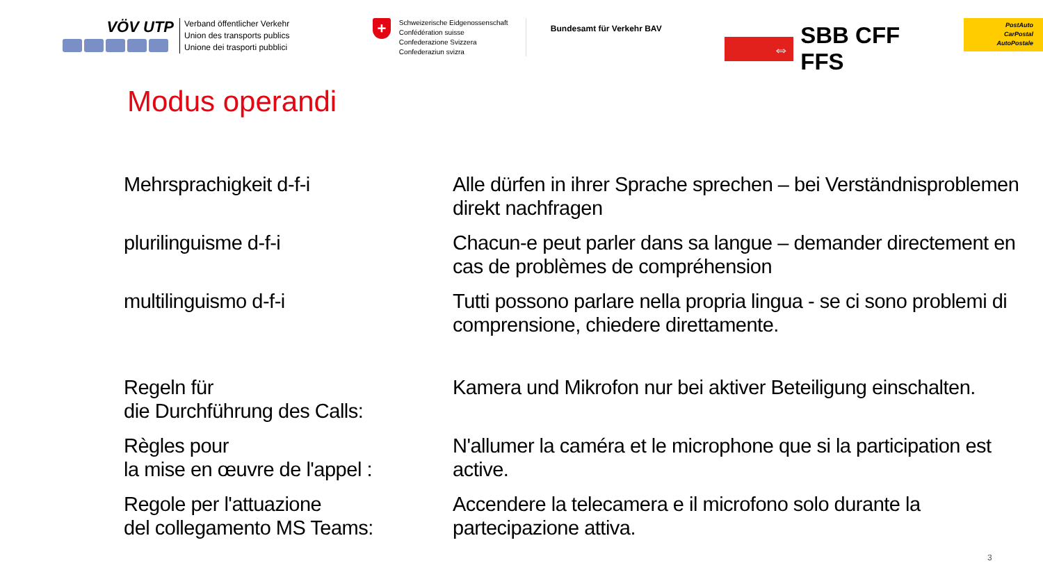VÖV UTP
Verband öffentlicher Verkehr
Union des transports publics
Unione dei trasporti pubblici
+
Schweizerische Eidgenossenschaft
Confédération suisse
Confederazione Svizzera
Confederaziun svizra
Bundesamt für Verkehr BAV
⇔
SBB CFF FFS
PostAuto
CarPostal
AutoPostale
Modus operandi
| Mehrsprachigkeit d-f-i | Alle dürfen in ihrer Sprache sprechen – bei Verständnisproblemen direkt nachfragen |
| plurilinguisme d-f-i | Chacun-e peut parler dans sa langue – demander directement en cas de problèmes de compréhension |
| multilinguismo d-f-i | Tutti possono parlare nella propria lingua - se ci sono problemi di comprensione, chiedere direttamente. |
| Regeln für die Durchführung des Calls: | Kamera und Mikrofon nur bei aktiver Beteiligung einschalten. |
| Règles pour la mise en œuvre de l'appel : | N'allumer la caméra et le microphone que si la participation est active. |
| Regole per l'attuazione del collegamento MS Teams: | Accendere la telecamera e il microfono solo durante la partecipazione attiva. |
3